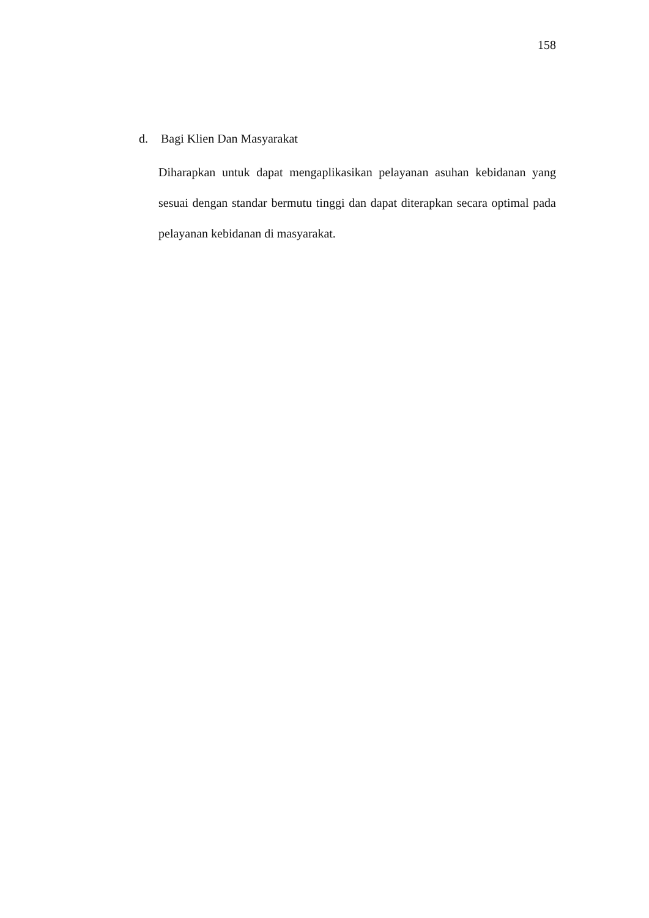158
d. Bagi Klien Dan Masyarakat
Diharapkan untuk dapat mengaplikasikan pelayanan asuhan kebidanan yang sesuai dengan standar bermutu tinggi dan dapat diterapkan secara optimal pada pelayanan kebidanan di masyarakat.